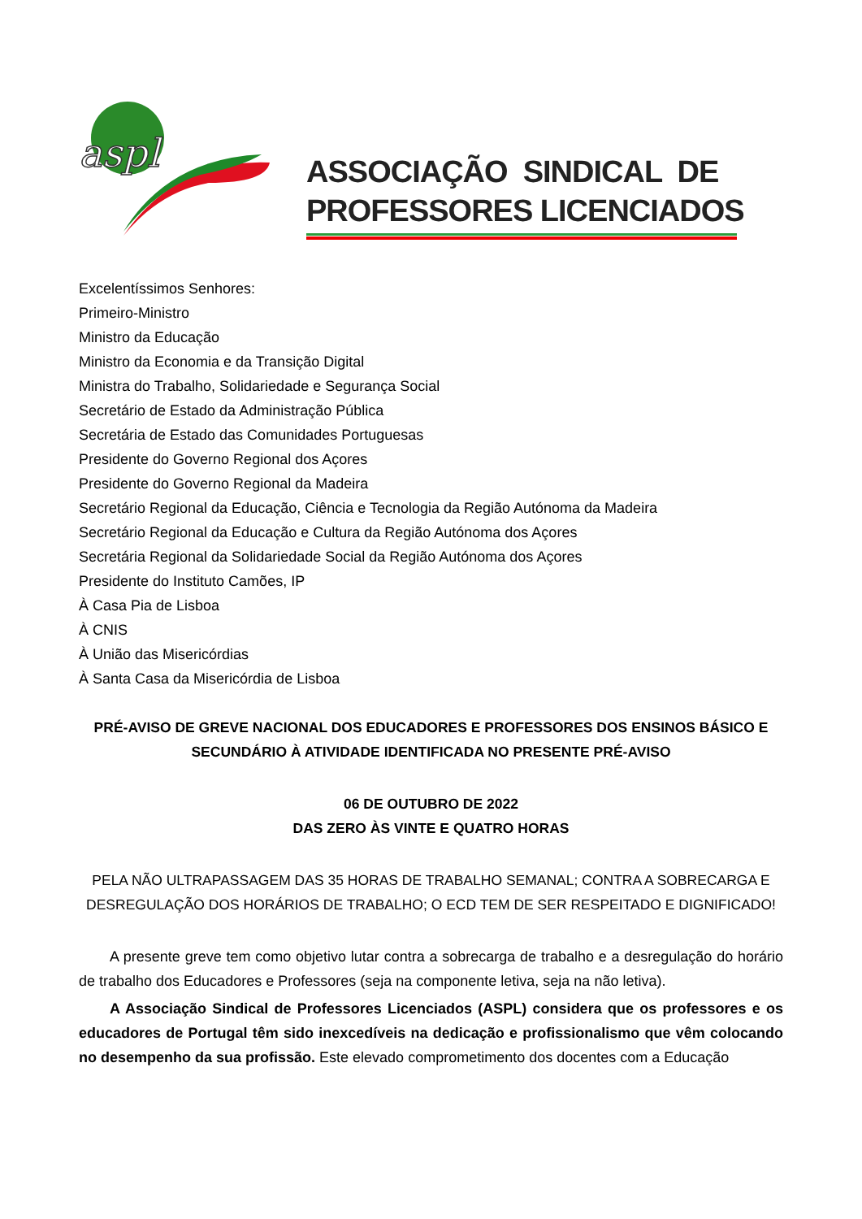aspl
ASSOCIAÇÃO SINDICAL DE
PROFESSORES LICENCIADOS
Excelentíssimos Senhores:
Primeiro-Ministro
Ministro da Educação
Ministro da Economia e da Transição Digital
Ministra do Trabalho, Solidariedade e Segurança Social
Secretário de Estado da Administração Pública
Secretária de Estado das Comunidades Portuguesas
Presidente do Governo Regional dos Açores
Presidente do Governo Regional da Madeira
Secretário Regional da Educação, Ciência e Tecnologia da Região Autónoma da Madeira
Secretário Regional da Educação e Cultura da Região Autónoma dos Açores
Secretária Regional da Solidariedade Social da Região Autónoma dos Açores
Presidente do Instituto Camões, IP
À Casa Pia de Lisboa
À CNIS
À União das Misericórdias
À Santa Casa da Misericórdia de Lisboa
PRÉ-AVISO DE GREVE NACIONAL DOS EDUCADORES E PROFESSORES DOS ENSINOS BÁSICO E
SECUNDÁRIO À ATIVIDADE IDENTIFICADA NO PRESENTE PRÉ-AVISO
06 DE OUTUBRO DE 2022
DAS ZERO ÀS VINTE E QUATRO HORAS
PELA NÃO ULTRAPASSAGEM DAS 35 HORAS DE TRABALHO SEMANAL; CONTRA A SOBRECARGA E
DESREGULAÇÃO DOS HORÁRIOS DE TRABALHO; O ECD TEM DE SER RESPEITADO E DIGNIFICADO!
A presente greve tem como objetivo lutar contra a sobrecarga de trabalho e a desregulação do horário de trabalho dos Educadores e Professores (seja na componente letiva, seja na não letiva).
A Associação Sindical de Professores Licenciados (ASPL) considera que os professores e os educadores de Portugal têm sido inexcedíveis na dedicação e profissionalismo que vêm colocando no desempenho da sua profissão. Este elevado comprometimento dos docentes com a Educação